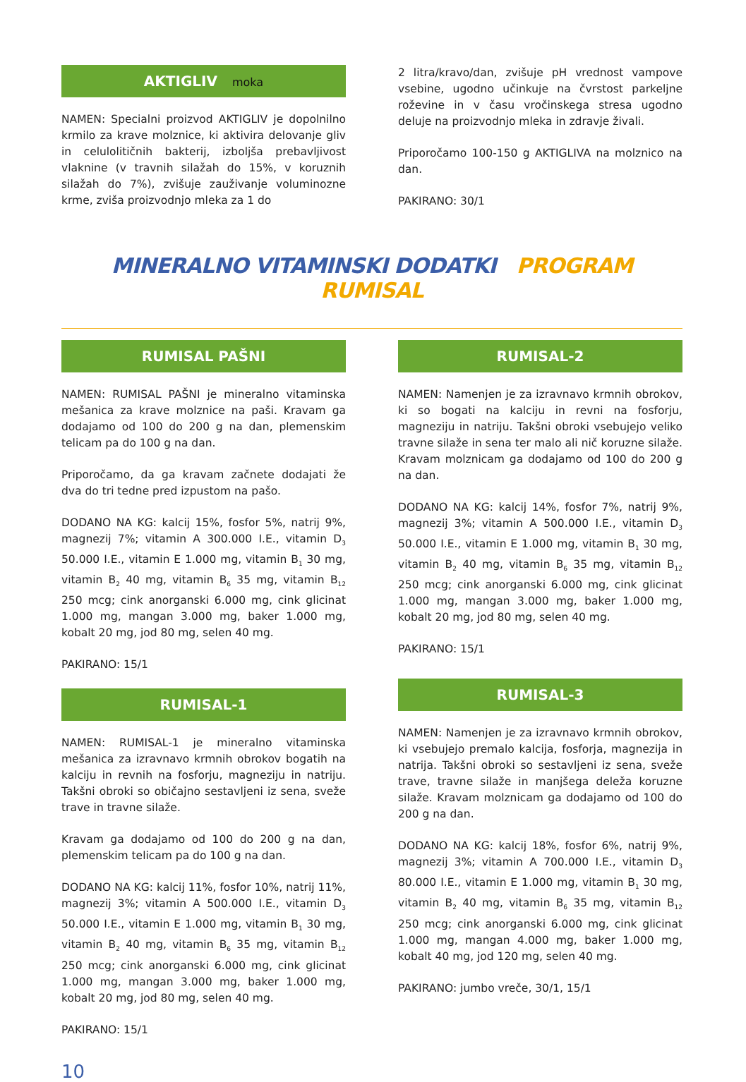AKTIGLIV moka
NAMEN: Specialni proizvod AKTIGLIV je dopolnilno krmilo za krave molznice, ki aktivira delovanje gliv in celulolitičnih bakterij, izboljša prebavljivost vlaknine (v travnih silažah do 15%, v koruznih silažah do 7%), zvišuje zauživanje voluminozne krme, zviša proizvodnjo mleka za 1 do
2 litra/kravo/dan, zvišuje pH vrednost vampove vsebine, ugodno učinkuje na čvrstost parkeljne roževine in v času vročinskega stresa ugodno deluje na proizvodnjo mleka in zdravje živali.
Priporočamo 100-150 g AKTIGLIVA na molznico na dan.
PAKIRANO: 30/1
MINERALNO VITAMINSKI DODATKI PROGRAM RUMISAL
RUMISAL PAŠNI
NAMEN: RUMISAL PAŠNI je mineralno vitaminska mešanica za krave molznice na paši. Kravam ga dodajamo od 100 do 200 g na dan, plemenskim telicam pa do 100 g na dan.
Priporočamo, da ga kravam začnete dodajati že dva do tri tedne pred izpustom na pašo.
DODANO NA KG: kalcij 15%, fosfor 5%, natrij 9%, magnezij 7%; vitamin A 300.000 I.E., vitamin D<sub>3</sub> 50.000 I.E., vitamin E 1.000 mg, vitamin B<sub>1</sub> 30 mg, vitamin B<sub>2</sub> 40 mg, vitamin B<sub>6</sub> 35 mg, vitamin B<sub>12</sub> 250 mcg; cink anorganski 6.000 mg, cink glicinat 1.000 mg, mangan 3.000 mg, baker 1.000 mg, kobalt 20 mg, jod 80 mg, selen 40 mg.
PAKIRANO: 15/1
RUMISAL-1
NAMEN: RUMISAL-1 je mineralno vitaminska mešanica za izravnavo krmnih obrokov bogatih na kalciju in revnih na fosforju, magneziju in natriju. Takšni obroki so običajno sestavljeni iz sena, sveže trave in travne silaže.
Kravam ga dodajamo od 100 do 200 g na dan, plemenskim telicam pa do 100 g na dan.
DODANO NA KG: kalcij 11%, fosfor 10%, natrij 11%, magnezij 3%; vitamin A 500.000 I.E., vitamin D<sub>3</sub> 50.000 I.E., vitamin E 1.000 mg, vitamin B<sub>1</sub> 30 mg, vitamin B<sub>2</sub> 40 mg, vitamin B<sub>6</sub> 35 mg, vitamin B<sub>12</sub> 250 mcg; cink anorganski 6.000 mg, cink glicinat 1.000 mg, mangan 3.000 mg, baker 1.000 mg, kobalt 20 mg, jod 80 mg, selen 40 mg.
PAKIRANO: 15/1
RUMISAL-2
NAMEN: Namenjen je za izravnavo krmnih obrokov, ki so bogati na kalciju in revni na fosforju, magneziju in natriju. Takšni obroki vsebujejo veliko travne silaže in sena ter malo ali nič koruzne silaže. Kravam molznicam ga dodajamo od 100 do 200 g na dan.
DODANO NA KG: kalcij 14%, fosfor 7%, natrij 9%, magnezij 3%; vitamin A 500.000 I.E., vitamin D<sub>3</sub> 50.000 I.E., vitamin E 1.000 mg, vitamin B<sub>1</sub> 30 mg, vitamin B<sub>2</sub> 40 mg, vitamin B<sub>6</sub> 35 mg, vitamin B<sub>12</sub> 250 mcg; cink anorganski 6.000 mg, cink glicinat 1.000 mg, mangan 3.000 mg, baker 1.000 mg, kobalt 20 mg, jod 80 mg, selen 40 mg.
PAKIRANO: 15/1
RUMISAL-3
NAMEN: Namenjen je za izravnavo krmnih obrokov, ki vsebujejo premalo kalcija, fosforja, magnezija in natrija. Takšni obroki so sestavljeni iz sena, sveže trave, travne silaže in manjšega deleža koruzne silaže. Kravam molznicam ga dodajamo od 100 do 200 g na dan.
DODANO NA KG: kalcij 18%, fosfor 6%, natrij 9%, magnezij 3%; vitamin A 700.000 I.E., vitamin D<sub>3</sub> 80.000 I.E., vitamin E 1.000 mg, vitamin B<sub>1</sub> 30 mg, vitamin B<sub>2</sub> 40 mg, vitamin B<sub>6</sub> 35 mg, vitamin B<sub>12</sub> 250 mcg; cink anorganski 6.000 mg, cink glicinat 1.000 mg, mangan 4.000 mg, baker 1.000 mg, kobalt 40 mg, jod 120 mg, selen 40 mg.
PAKIRANO: jumbo vreče, 30/1, 15/1
10